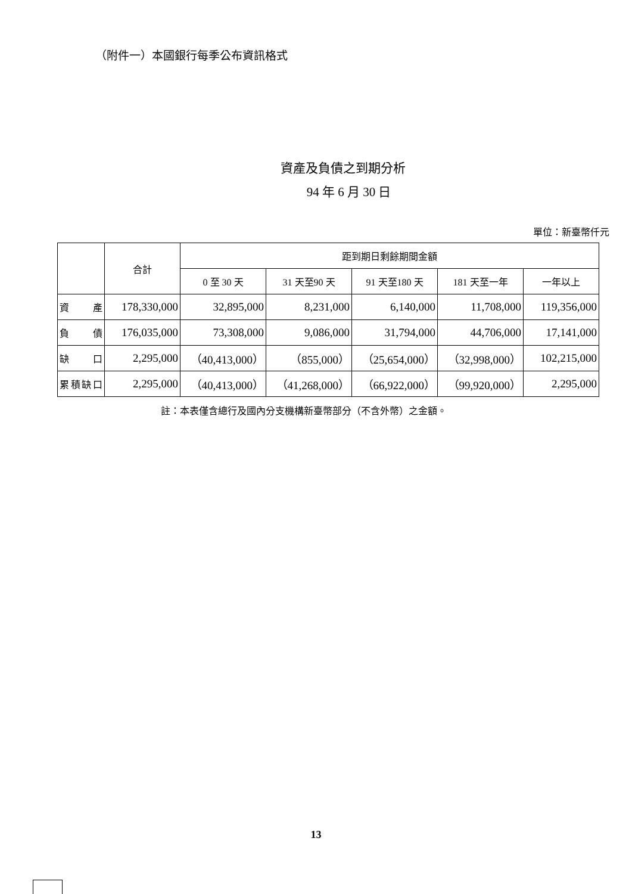（附件一）本國銀行每季公布資訊格式
資產及負債之到期分析
94 年 6 月 30 日
單位：新臺幣仟元
| | 合計 | 距到期日剩餘期間金額 | | | | |
| --- | --- | --- | --- | --- | --- | --- |
| | | 0 至 30 天 | 31 天至90 天 | 91 天至180 天 | 181 天至一年 | 一年以上 |
| 資 產 | 178,330,000 | 32,895,000 | 8,231,000 | 6,140,000 | 11,708,000 | 119,356,000 |
| 負 債 | 176,035,000 | 73,308,000 | 9,086,000 | 31,794,000 | 44,706,000 | 17,141,000 |
| 缺 口 | 2,295,000 | （40,413,000） | （855,000） | （25,654,000） | （32,998,000） | 102,215,000 |
| 累積缺口 | 2,295,000 | （40,413,000） | （41,268,000） | （66,922,000） | （99,920,000） | 2,295,000 |
註：本表僅含總行及國內分支機構新臺幣部分（不含外幣）之金額。
13